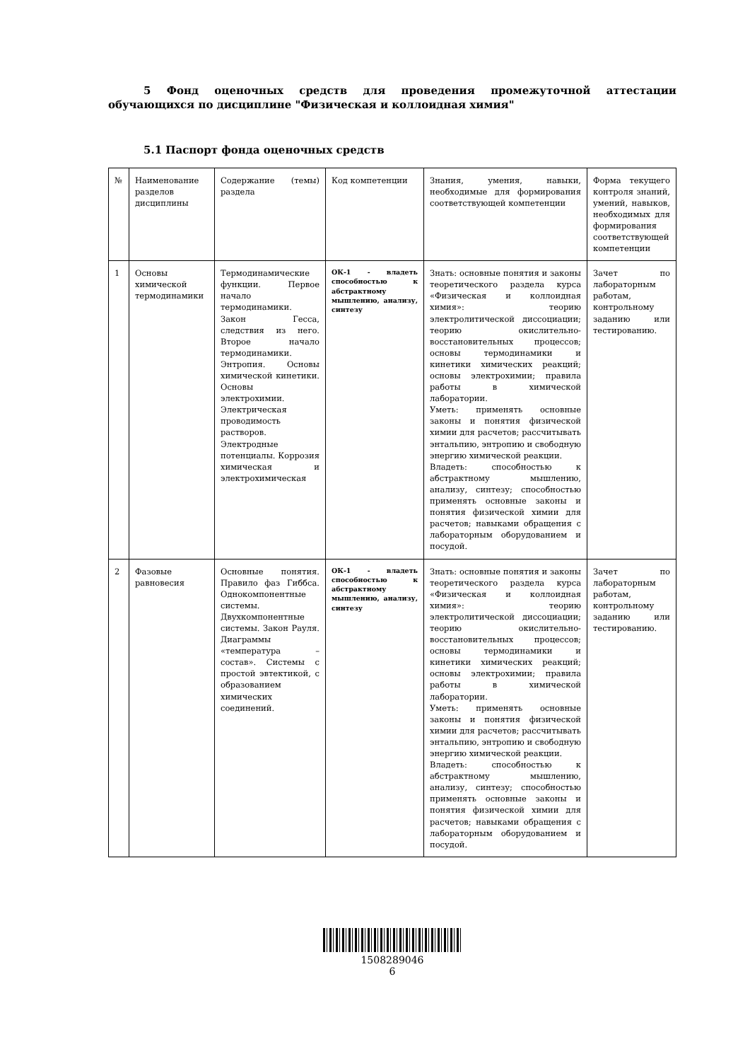5 Фонд оценочных средств для проведения промежуточной аттестации обучающихся по дисциплине "Физическая и коллоидная химия"
5.1 Паспорт фонда оценочных средств
| № | Наименование разделов дисциплины | Содержание (темы) раздела | Код компетенции | Знания, умения, навыки, необходимые для формирования соответствующей компетенции | Форма текущего контроля знаний, умений, навыков, необходимых для формирования соответствующей компетенции |
| 1 | Основы химической термодинамики | Термодинамические функции. Первое начало термодинамики. Закон Гесса, следствия из него. Второе начало термодинамики. Энтропия. Основы химической кинетики. Основы электрохимии. Электрическая проводимость растворов. Электродные потенциалы. Коррозия химическая и электрохимическая | ОК-1 - владеть способностью к абстрактному мышлению, анализу, синтезу | Знать: основные понятия и законы теоретического раздела курса «Физическая и коллоидная химия»: теорию электролитической диссоциации; теорию окислительно-восстановительных процессов; основы термодинамики и кинетики химических реакций; основы электрохимии; правила работы в химической лаборатории. Уметь: применять основные законы и понятия физической химии для расчетов; рассчитывать энтальпию, энтропию и свободную энергию химической реакции. Владеть: способностью к абстрактному мышлению, анализу, синтезу; способностью применять основные законы и понятия физической химии для расчетов; навыками обращения с лабораторным оборудованием и посудой. | Зачет по лабораторным работам, контрольному заданию или тестированию. |
| 2 | Фазовые равновесия | Основные понятия. Правило фаз Гиббса. Однокомпонентные системы. Двухкомпонентные системы. Закон Рауля. Диаграммы «температура – состав». Системы с простой эвтектикой, с образованием химических соединений. | ОК-1 - владеть способностью к абстрактному мышлению, анализу, синтезу | Знать: основные понятия и законы теоретического раздела курса «Физическая и коллоидная химия»: теорию электролитической диссоциации; теорию окислительно-восстановительных процессов; основы термодинамики и кинетики химических реакций; основы электрохимии; правила работы в химической лаборатории. Уметь: применять основные законы и понятия физической химии для расчетов; рассчитывать энтальпию, энтропию и свободную энергию химической реакции. Владеть: способностью к абстрактному мышлению, анализу, синтезу; способностью применять основные законы и понятия физической химии для расчетов; навыками обращения с лабораторным оборудованием и посудой. | Зачет по лабораторным работам, контрольному заданию или тестированию. |
1508289046
6